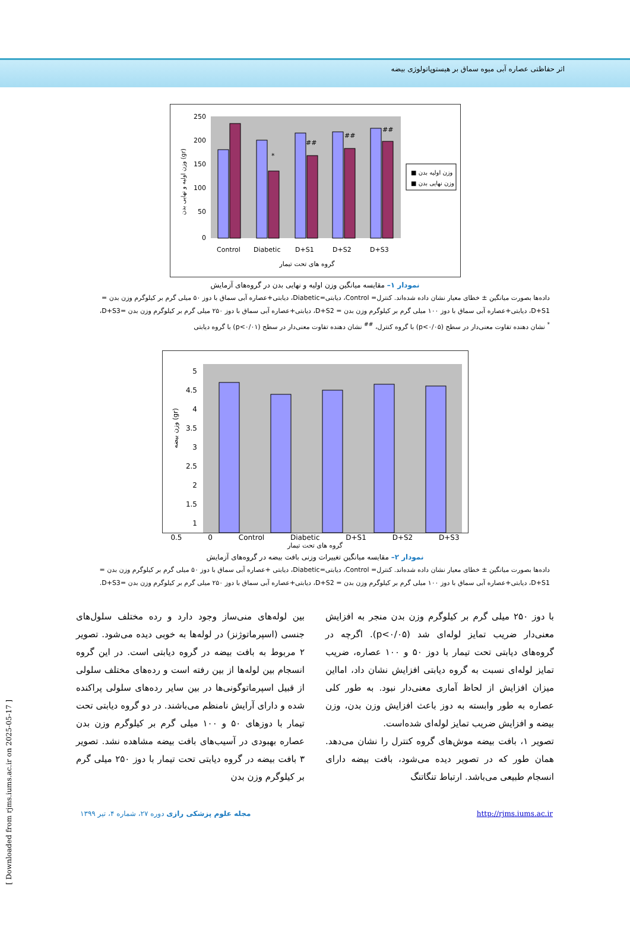اثر حفاظتی عصاره آبی میوه سماق بر هیستوپاتولوژی بیضه
250
200
150
100
50
0
Control
Diabetic
D+S1
D+S2
D+S3
گروه های تحت تیمار
*
##
##
##
وزن اولیه و نهایی بدن (gr)
■ وزن اولیه بدن
■ وزن نهایی بدن
نمودار ۱– مقایسه میانگین وزن اولیه و نهایی بدن در گروه‌های آزمایش
داده‌ها بصورت میانگین ± خطای معیار نشان داده شده‌اند. کنترل= Control، دیابتی=Diabetic، دیابتی+عصاره آبی سماق با دوز ۵۰ میلی گرم بر کیلوگرم وزن بدن = D+S1، دیابتی+عصاره آبی سماق با دوز ۱۰۰ میلی گرم بر کیلوگرم وزن بدن = D+S2، دیابتی+عصاره آبی سماق با دوز ۲۵۰ میلی گرم بر کیلوگرم وزن بدن =D+S3،
<sup>*</sup> نشان دهنده تفاوت معنی‌دار در سطح (p<۰/۰۵) با گروه کنترل، <sup>##</sup> نشان دهنده تفاوت معنی‌دار در سطح (p<۰/۰۱) با گروه دیابتی
5
4.5
4
3.5
3
2.5
2
1.5
1
وزن بیضه (gr)
0.5 0 Control Diabetic D+S1 D+S2 D+S3
گروه های تحت تیمار
نمودار ۲– مقایسه میانگین تغییرات وزنی بافت بیضه در گروه‌های آزمایش
داده‌ها بصورت میانگین ± خطای معیار نشان داده شده‌اند. کنترل= Control، دیابتی=Diabetic، دیابتی +عصاره آبی سماق با دوز ۵۰ میلی گرم بر کیلوگرم وزن بدن = D+S1، دیابتی+عصاره آبی سماق با دوز ۱۰۰ میلی گرم بر کیلوگرم وزن بدن = D+S2، دیابتی+عصاره آبی سماق با دوز ۲۵۰ میلی گرم بر کیلوگرم وزن بدن =D+S3.
با دوز ۲۵۰ میلی گرم بر کیلوگرم وزن بدن منجر به افزایش معنی‌دار ضریب تمایز لوله‌ای شد (p<۰/۰۵). اگرچه در گروه‌های دیابتی تحت تیمار با دوز ۵۰ و ۱۰۰ عصاره، ضریب تمایز لوله‌ای نسبت به گروه دیابتی افزایش نشان داد، امااین میزان افزایش از لحاظ آماری معنی‌دار نبود. به طور کلی عصاره به طور وابسته به دوز باعث افزایش وزن بدن، وزن بیضه و افزایش ضریب تمایز لوله‌ای شده‌است.
تصویر ۱، بافت بیضه موش‌های گروه کنترل را نشان می‌دهد. همان طور که در تصویر دیده می‌شود، بافت بیضه دارای انسجام طبیعی می‌باشد. ارتباط تنگاتنگ
بین لوله‌های منی‌ساز وجود دارد و رده مختلف سلول‌های جنسی (اسپرماتوژنز) در لوله‌ها به خوبی دیده می‌شود. تصویر ۲ مربوط به بافت بیضه در گروه دیابتی است. در این گروه انسجام بین لوله‌ها از بین رفته است و رده‌های مختلف سلولی از قبیل اسپرماتوگونی‌ها در بین سایر رده‌های سلولی پراکنده شده و دارای آرایش نامنظم می‌باشند. در دو گروه دیابتی تحت تیمار با دوزهای ۵۰ و ۱۰۰ میلی گرم بر کیلوگرم وزن بدن عصاره بهبودی در آسیب‌های بافت بیضه مشاهده نشد. تصویر ۳ بافت بیضه در گروه دیابتی تحت تیمار با دوز ۲۵۰ میلی گرم بر کیلوگرم وزن بدن
مجله علوم پزشکی رازی دوره ۲۷، شماره ۴، تیر ۱۳۹۹ http://rjms.iums.ac.ir
[ Downloaded from rjms.iums.ac.ir on 2025-05-17 ]